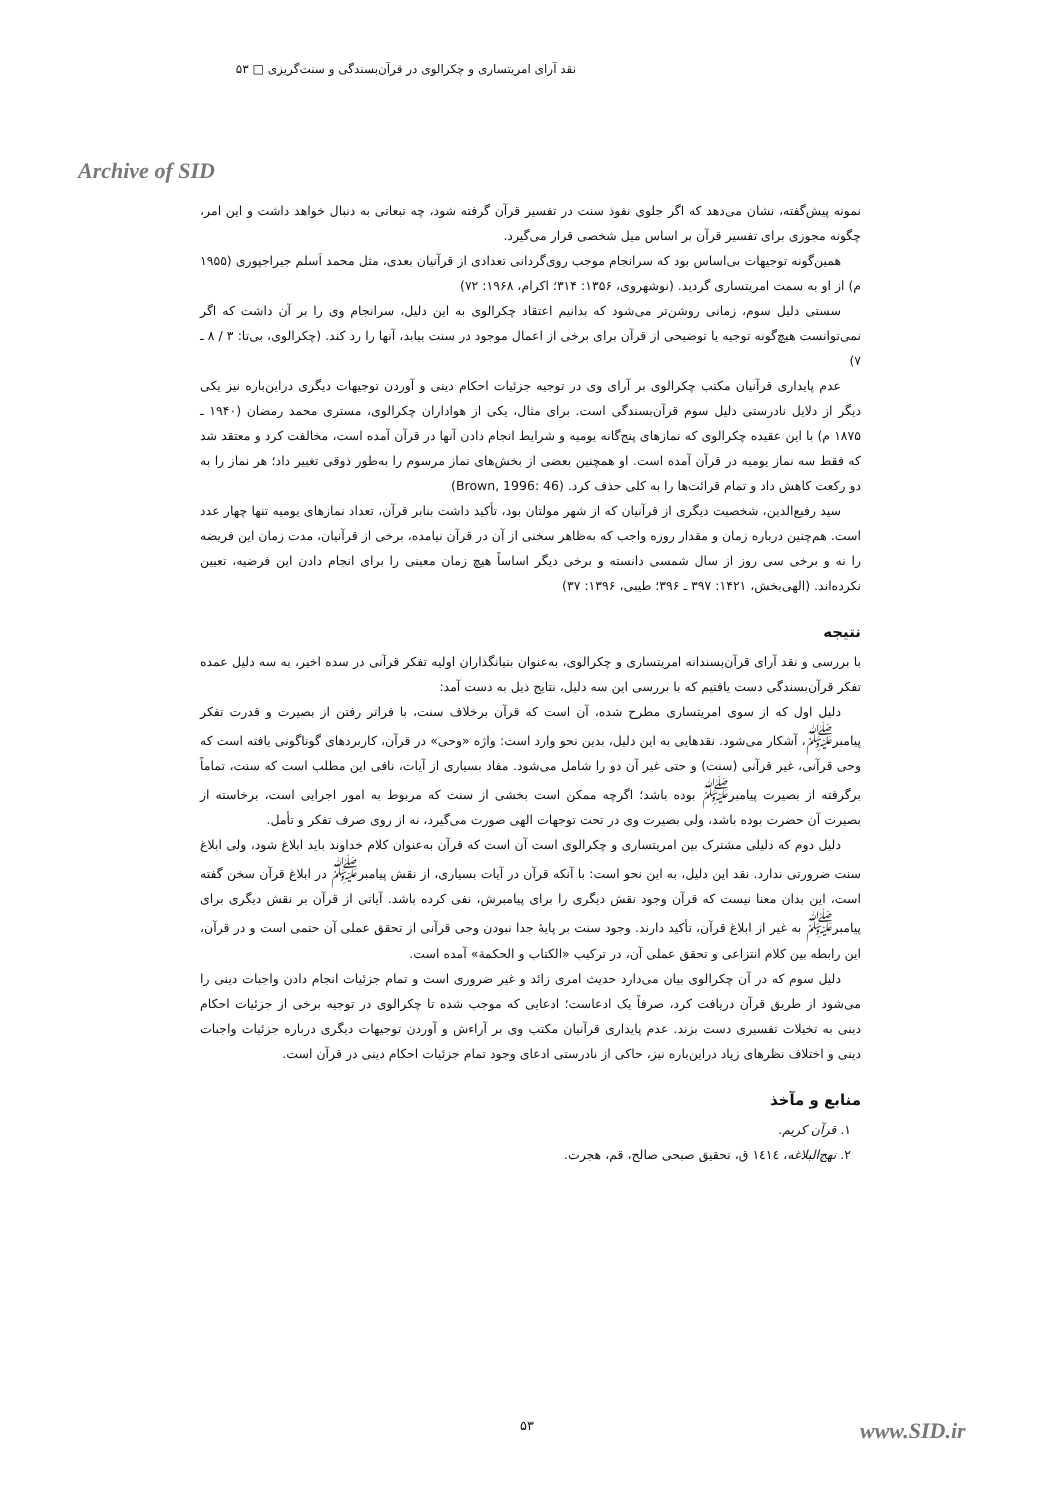نقد آرای امریتساری و چکرالوی در قرآن‌بسندگی و سنت‌گریزی □ ۵۳
Archive of SID
نمونه پیش‌گفته، نشان می‌دهد که اگر جلوی نفوذ سنت در تفسیر قرآن گرفته شود، چه تبعاتی به دنبال خواهد داشت و این امر، چگونه مجوزی برای تفسیر قرآن بر اساس میل شخصی قرار می‌گیرد.
همین‌گونه توجیهات بی‌اساس بود که سرانجام موجب روی‌گردانی تعدادی از قرآنیان بعدی، مثل محمد اَسلم جیراجپوری (۱۹۵۵ م) از او به سمت امریتساری گردید. (نوشهروی، ۱۳۵۶: ۳۱۴؛ اکرام، ۱۹۶۸: ۷۲)
سستی دلیل سوم، زمانی روشن‌تر می‌شود که بدانیم اعتقاد چکرالوی به این دلیل، سرانجام وی را بر آن داشت که اگر نمی‌توانست هیچ‌گونه توجیه یا توضیحی از قرآن برای برخی از اعمال موجود در سنت بیابد، آنها را رد کند. (چکرالوی، بی‌تا: ۳ / ۸ ـ ۷)
عدم پایداری قرآنیان مکتب چکرالوی بر آرای وی در توجیه جزئیات احکام دینی و آوردن توجیهات دیگری دراین‌باره نیز یکی دیگر از دلایل نادرستی دلیل سوم قرآن‌بسندگی است. برای مثال، یکی از هواداران چکرالوی، مستری محمد رمضان (۱۹۴۰ ـ ۱۸۷۵ م) با این عقیده چکرالوی که نمازهای پنج‌گانه یومیه و شرایط انجام دادن آنها در قرآن آمده است، مخالفت کرد و معتقد شد که فقط سه نماز یومیه در قرآن آمده است. او همچنین بعضی از بخش‌های نماز مرسوم را به‌طور ذوقی تغییر داد؛ هر نماز را به دو رکعت کاهش داد و تمام قرائت‌ها را به کلی حذف کرد. (Brown, 1996: 46)
سید رفیع‌الدین، شخصیت دیگری از قرآنیان که از شهر مولتان بود، تأکید داشت بنابر قرآن، تعداد نمازهای یومیه تنها چهار عدد است. هم‌چنین درباره زمان و مقدار روزه واجب که به‌ظاهر سخنی از آن در قرآن نیامده، برخی از قرآنیان، مدت زمان این فریضه را نه و برخی سی روز از سال شمسی دانسته و برخی دیگر اساساً هیچ زمان معینی را برای انجام دادن این فرضیه، تعیین نکرده‌اند. (الهی‌بخش، ۱۴۲۱: ۳۹۷ ـ ۳۹۶؛ طیبی، ۱۳۹۶: ۳۷)
نتیجه
با بررسی و نقد آرای قرآن‌بسندانه امریتساری و چکرالوی، به‌عنوان بنیانگذاران اولیه تفکر قرآنی در سده اخیر، به سه دلیل عمده تفکر قرآن‌بسندگی دست یافتیم که با بررسی این سه دلیل، نتایج ذیل به دست آمد:
دلیل اول که از سوی امریتساری مطرح شده، آن است که قرآن برخلاف سنت، با فراتر رفتن از بصیرت و قدرت تفکر پیامبر<sup>ﷺ</sup>، آشکار می‌شود. نقدهایی به این دلیل، بدین نحو وارد است: واژه «وحی» در قرآن، کاربردهای گوناگونی یافته است که وحی قرآنی، غیر قرآنی (سنت) و حتی غیر آن دو را شامل می‌شود. مفاد بسیاری از آیات، نافی این مطلب است که سنت، تماماً برگرفته از بصیرت پیامبر<sup>ﷺ</sup> بوده باشد؛ اگرچه ممکن است بخشی از سنت که مربوط به امور اجرایی است، برخاسته از بصیرت آن حضرت بوده باشد، ولی بصیرت وی در تحت توجهات الهی صورت می‌گیرد، نه از روی صرف تفکر و تأمل.
دلیل دوم که دلیلی مشترک بین امریتساری و چکرالوی است آن است که قرآن به‌عنوان کلام خداوند باید ابلاغ شود، ولی ابلاغ سنت ضرورتی ندارد. نقد این دلیل، به این نحو است: با آنکه قرآن در آیات بسیاری، از نقش پیامبر<sup>ﷺ</sup> در ابلاغ قرآن سخن گفته است، این بدان معنا نیست که قرآن وجود نقش دیگری را برای پیامبرش، نفی کرده باشد. آیاتی از قرآن بر نقش دیگری برای پیامبر<sup>ﷺ</sup> به غیر از ابلاغ قرآن، تأکید دارند. وجود سنت بر پایهٔ جدا نبودن وحی قرآنی از تحقق عملی آن حتمی است و در قرآن، این رابطه بین کلام انتزاعی و تحقق عملی آن، در ترکیب «الکتاب و الحکمة» آمده است.
دلیل سوم که در آن چکرالوی بیان می‌دارد حدیث امری زائد و غیر ضروری است و تمام جزئیات انجام دادن واجبات دینی را می‌شود از طریق قرآن دریافت کرد، صرفاً یک ادعاست؛ ادعایی که موجب شده تا چکرالوی در توجیه برخی از جزئیات احکام دینی به تخیلات تفسیری دست بزند. عدم پایداری قرآنیان مکتب وی بر آراءش و آوردن توجیهات دیگری درباره جزئیات واجبات دینی و اختلاف نظرهای زیاد دراین‌باره نیز، حاکی از نادرستی ادعای وجود تمام جزئیات احکام دینی در قرآن است.
منابع و مآخذ
۱. قرآن کریم.
۲. نهج‌البلاغه، ١٤١٤ ق، تحقیق صبحی صالح، قم، هجرت.
۵۳ www.SID.ir